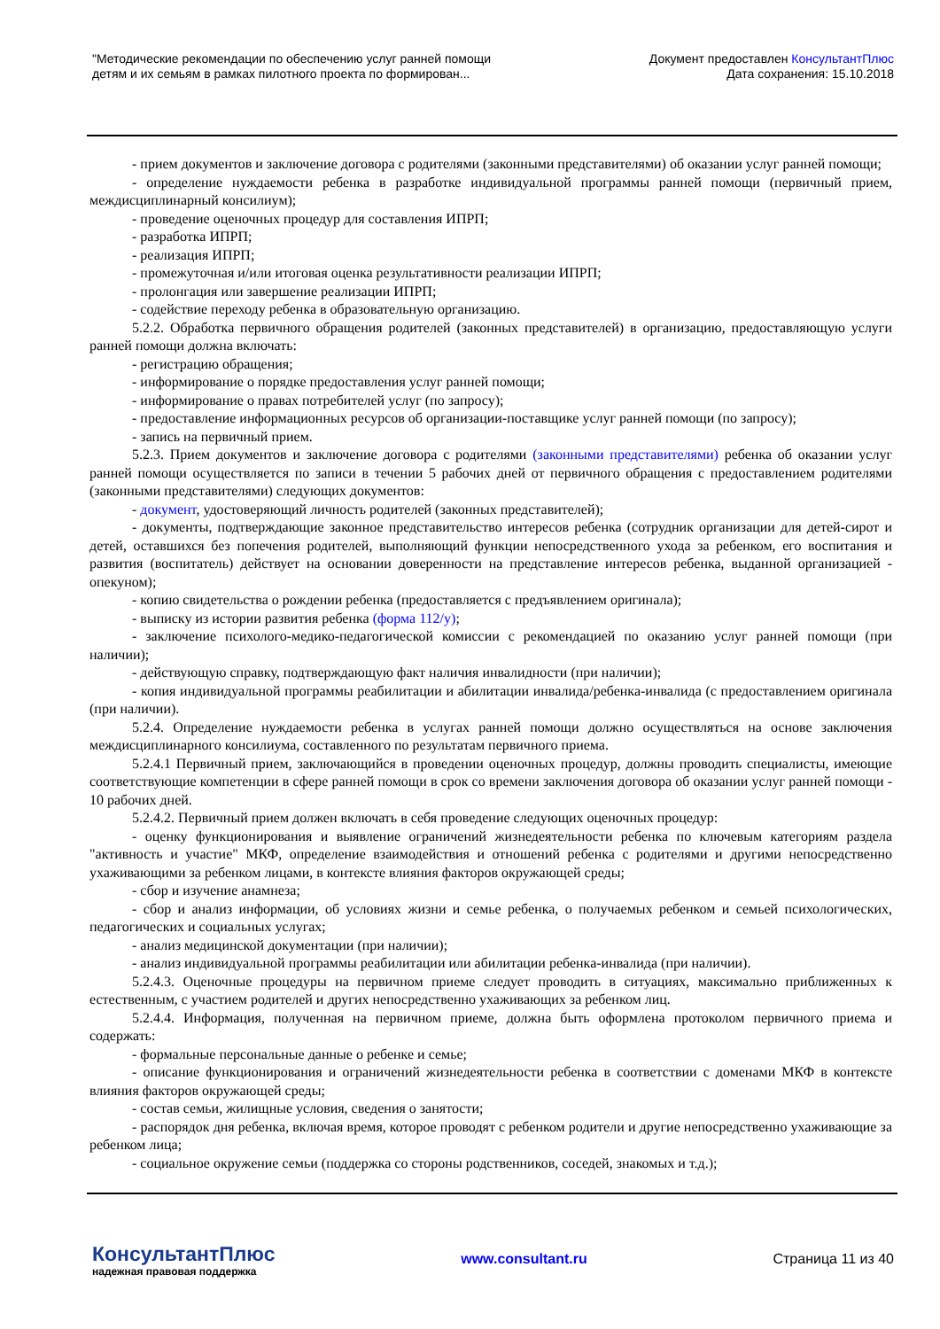"Методические рекомендации по обеспечению услуг ранней помощи
детям и их семьям в рамках пилотного проекта по формирован...
Документ предоставлен КонсультантПлюс
Дата сохранения: 15.10.2018
- прием документов и заключение договора с родителями (законными представителями) об оказании услуг ранней помощи;
- определение нуждаемости ребенка в разработке индивидуальной программы ранней помощи (первичный прием, междисциплинарный консилиум);
- проведение оценочных процедур для составления ИПРП;
- разработка ИПРП;
- реализация ИПРП;
- промежуточная и/или итоговая оценка результативности реализации ИПРП;
- пролонгация или завершение реализации ИПРП;
- содействие переходу ребенка в образовательную организацию.
5.2.2. Обработка первичного обращения родителей (законных представителей) в организацию, предоставляющую услуги ранней помощи должна включать:
- регистрацию обращения;
- информирование о порядке предоставления услуг ранней помощи;
- информирование о правах потребителей услуг (по запросу);
- предоставление информационных ресурсов об организации-поставщике услуг ранней помощи (по запросу);
- запись на первичный прием.
5.2.3. Прием документов и заключение договора с родителями (законными представителями) ребенка об оказании услуг ранней помощи осуществляется по записи в течении 5 рабочих дней от первичного обращения с предоставлением родителями (законными представителями) следующих документов:
- документ, удостоверяющий личность родителей (законных представителей);
- документы, подтверждающие законное представительство интересов ребенка (сотрудник организации для детей-сирот и детей, оставшихся без попечения родителей, выполняющий функции непосредственного ухода за ребенком, его воспитания и развития (воспитатель) действует на основании доверенности на представление интересов ребенка, выданной организацией - опекуном);
- копию свидетельства о рождении ребенка (предоставляется с предъявлением оригинала);
- выписку из истории развития ребенка (форма 112/у);
- заключение психолого-медико-педагогической комиссии с рекомендацией по оказанию услуг ранней помощи (при наличии);
- действующую справку, подтверждающую факт наличия инвалидности (при наличии);
- копия индивидуальной программы реабилитации и абилитации инвалида/ребенка-инвалида (с предоставлением оригинала (при наличии).
5.2.4. Определение нуждаемости ребенка в услугах ранней помощи должно осуществляться на основе заключения междисциплинарного консилиума, составленного по результатам первичного приема.
5.2.4.1 Первичный прием, заключающийся в проведении оценочных процедур, должны проводить специалисты, имеющие соответствующие компетенции в сфере ранней помощи в срок со времени заключения договора об оказании услуг ранней помощи - 10 рабочих дней.
5.2.4.2. Первичный прием должен включать в себя проведение следующих оценочных процедур:
- оценку функционирования и выявление ограничений жизнедеятельности ребенка по ключевым категориям раздела "активность и участие" МКФ, определение взаимодействия и отношений ребенка с родителями и другими непосредственно ухаживающими за ребенком лицами, в контексте влияния факторов окружающей среды;
- сбор и изучение анамнеза;
- сбор и анализ информации, об условиях жизни и семье ребенка, о получаемых ребенком и семьей психологических, педагогических и социальных услугах;
- анализ медицинской документации (при наличии);
- анализ индивидуальной программы реабилитации или абилитации ребенка-инвалида (при наличии).
5.2.4.3. Оценочные процедуры на первичном приеме следует проводить в ситуациях, максимально приближенных к естественным, с участием родителей и других непосредственно ухаживающих за ребенком лиц.
5.2.4.4. Информация, полученная на первичном приеме, должна быть оформлена протоколом первичного приема и содержать:
- формальные персональные данные о ребенке и семье;
- описание функционирования и ограничений жизнедеятельности ребенка в соответствии с доменами МКФ в контексте влияния факторов окружающей среды;
- состав семьи, жилищные условия, сведения о занятости;
- распорядок дня ребенка, включая время, которое проводят с ребенком родители и другие непосредственно ухаживающие за ребенком лица;
- социальное окружение семьи (поддержка со стороны родственников, соседей, знакомых и т.д.);
КонсультантПлюс
надежная правовая поддержка
www.consultant.ru Страница 11 из 40